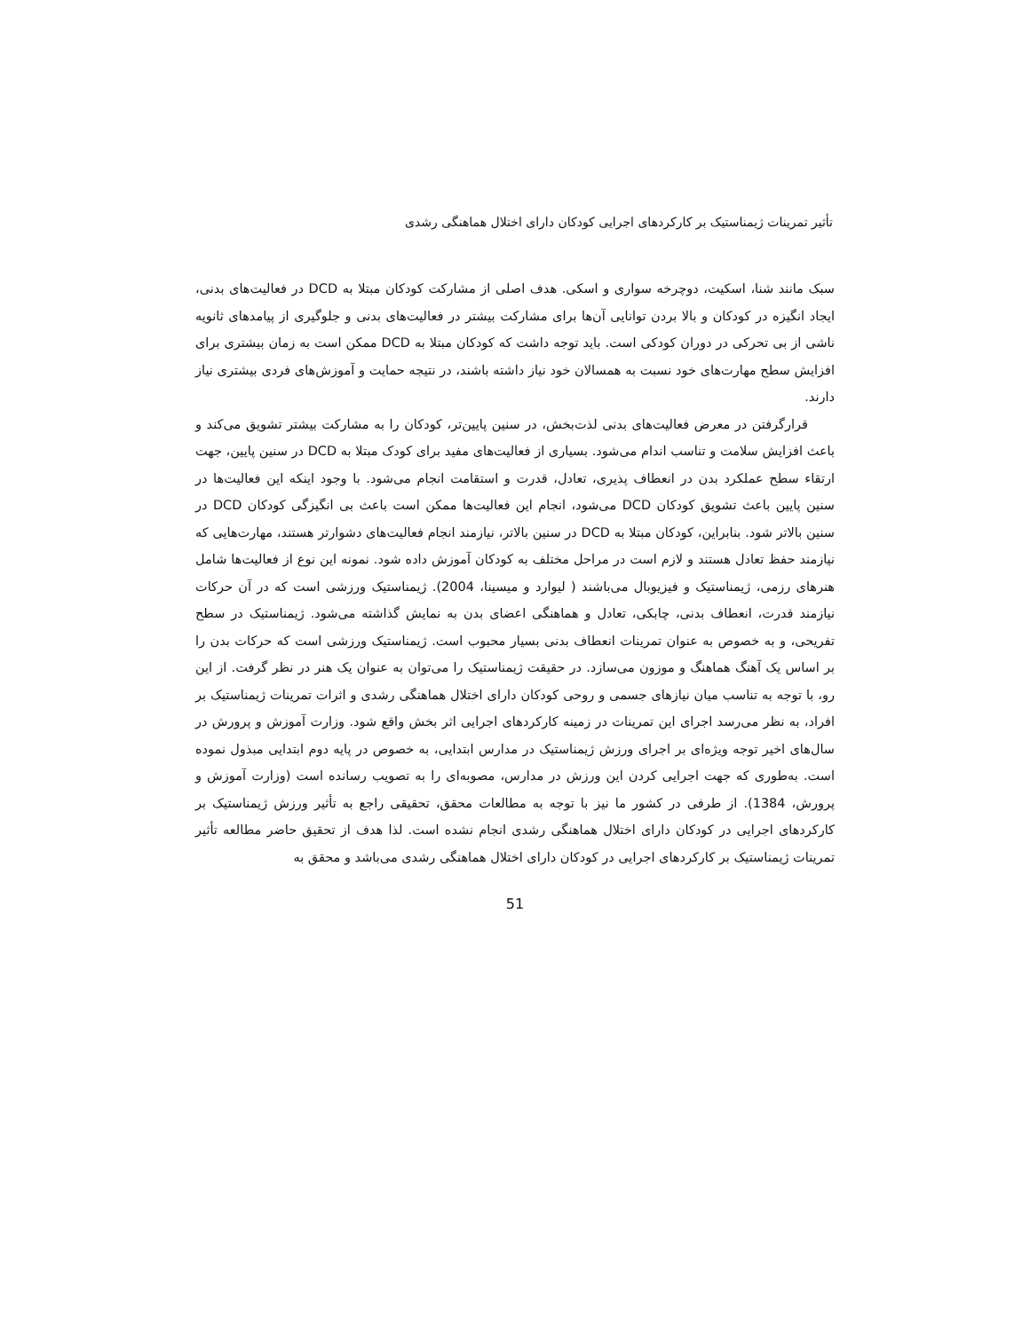تأثیر تمرینات ژیمناستیک بر کارکردهای اجرایی کودکان دارای اختلال هماهنگی رشدی
سبک مانند شنا، اسکیت، دوچرخه سواری و اسکی. هدف اصلی از مشارکت کودکان مبتلا به DCD در فعالیت‌های بدنی، ایجاد انگیزه در کودکان و بالا بردن توانایی آن‌ها برای مشارکت بیشتر در فعالیت‌های بدنی و جلوگیری از پیامدهای ثانویه ناشی از بی تحرکی در دوران کودکی است. باید توجه داشت که کودکان مبتلا به DCD ممکن است به زمان بیشتری برای افزایش سطح مهارت‌های خود نسبت به همسالان خود نیاز داشته باشند، در نتیجه حمایت و آموزش‌های فردی بیشتری نیاز دارند.
قرارگرفتن در معرض فعالیت‌های بدنی لذت‌بخش، در سنین پایین‌تر، کودکان را به مشارکت بیشتر تشویق می‌کند و باعث افزایش سلامت و تناسب اندام می‌شود. بسیاری از فعالیت‌های مفید برای کودک مبتلا به DCD در سنین پایین، جهت ارتقاء سطح عملکرد بدن در انعطاف پذیری، تعادل، قدرت و استقامت انجام می‌شود. با وجود اینکه این فعالیت‌ها در سنین پایین باعث تشویق کودکان DCD می‌شود، انجام این فعالیت‌ها ممکن است باعث بی انگیزگی کودکان DCD در سنین بالاتر شود. بنابراین، کودکان مبتلا به DCD در سنین بالاتر، نیازمند انجام فعالیت‌های دشوارتر هستند، مهارت‌هایی که نیازمند حفظ تعادل هستند و لازم است در مراحل مختلف به کودکان آموزش داده شود. نمونه این نوع از فعالیت‌ها شامل هنرهای رزمی، ژیمناستیک و فیزیوبال می‌باشند ( لیوارد و میسینا، 2004). ژیمناستیک ورزشی است که در آن حرکات نیازمند قدرت، انعطاف بدنی، چابکی، تعادل و هماهنگی اعضای بدن به نمایش گذاشته می‌شود. ژیمناستیک در سطح تفریحی، و به خصوص به عنوان تمرینات انعطاف بدنی بسیار محبوب است. ژیمناستیک ورزشی است که حرکات بدن را بر اساس یک آهنگ هماهنگ و موزون می‌سازد. در حقیقت ژیمناستیک را می‌توان به عنوان یک هنر در نظر گرفت. از این رو، با توجه به تناسب میان نیازهای جسمی و روحی کودکان دارای اختلال هماهنگی رشدی و اثرات تمرینات ژیمناستیک بر افراد، به نظر می‌رسد اجرای این تمرینات در زمینه کارکردهای اجرایی اثر بخش واقع شود. وزارت آموزش و پرورش در سال‌های اخیر توجه ویژه‌ای بر اجرای ورزش ژیمناستیک در مدارس ابتدایی، به خصوص در پایه دوم ابتدایی مبذول نموده است. به‌طوری که جهت اجرایی کردن این ورزش در مدارس، مصوبه‌ای را به تصویب رسانده است (وزارت آموزش و پرورش، 1384). از طرفی در کشور ما نیز با توجه به مطالعات محقق، تحقیقی راجع به تأثیر ورزش ژیمناستیک بر کارکردهای اجرایی در کودکان دارای اختلال هماهنگی رشدی انجام نشده است. لذا هدف از تحقیق حاضر مطالعه تأثیر تمرینات ژیمناستیک بر کارکردهای اجرایی در کودکان دارای اختلال هماهنگی رشدی می‌باشد و محقق به
51